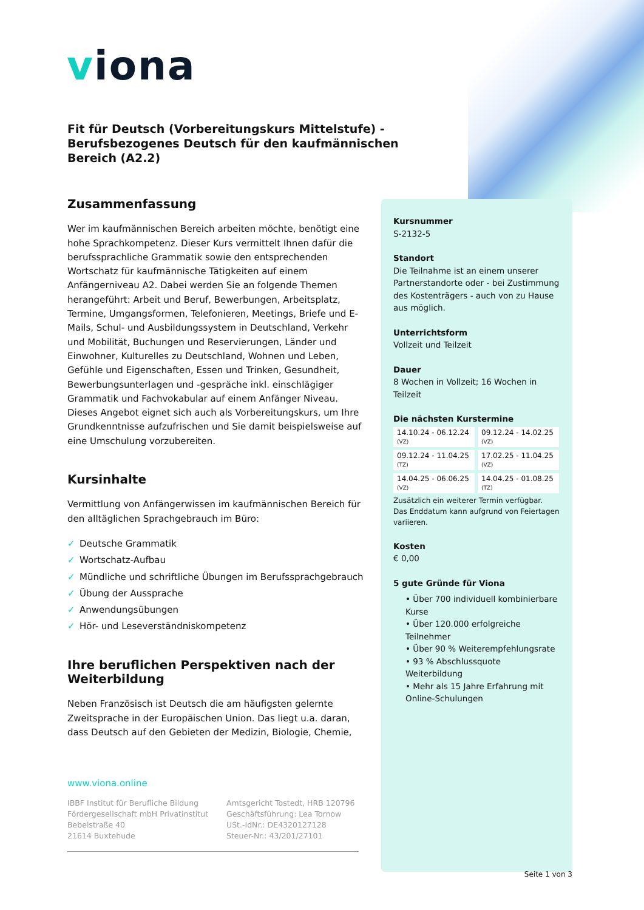viona
Fit für Deutsch (Vorbereitungskurs Mittelstufe) - Berufsbezogenes Deutsch für den kaufmännischen Bereich (A2.2)
Zusammenfassung
Wer im kaufmännischen Bereich arbeiten möchte, benötigt eine hohe Sprachkompetenz. Dieser Kurs vermittelt Ihnen dafür die berufssprachliche Grammatik sowie den entsprechenden Wortschatz für kaufmännische Tätigkeiten auf einem Anfängerniveau A2. Dabei werden Sie an folgende Themen herangeführt: Arbeit und Beruf, Bewerbungen, Arbeitsplatz, Termine, Umgangsformen, Telefonieren, Meetings, Briefe und E-Mails, Schul- und Ausbildungssystem in Deutschland, Verkehr und Mobilität, Buchungen und Reservierungen, Länder und Einwohner, Kulturelles zu Deutschland, Wohnen und Leben, Gefühle und Eigenschaften, Essen und Trinken, Gesundheit, Bewerbungsunterlagen und -gespräche inkl. einschlägiger Grammatik und Fachvokabular auf einem Anfänger Niveau. Dieses Angebot eignet sich auch als Vorbereitungskurs, um Ihre Grundkenntnisse aufzufrischen und Sie damit beispielsweise auf eine Umschulung vorzubereiten.
Kursinhalte
Vermittlung von Anfängerwissen im kaufmännischen Bereich für den alltäglichen Sprachgebrauch im Büro:
✓ Deutsche Grammatik
✓ Wortschatz-Aufbau
✓ Mündliche und schriftliche Übungen im Berufssprachgebrauch
✓ Übung der Aussprache
✓ Anwendungsübungen
✓ Hör- und Leseverständniskompetenz
Ihre beruflichen Perspektiven nach der Weiterbildung
Neben Französisch ist Deutsch die am häufigsten gelernte Zweitsprache in der Europäischen Union. Das liegt u.a. daran, dass Deutsch auf den Gebieten der Medizin, Biologie, Chemie,
Kursnummer
S-2132-5
Standort
Die Teilnahme ist an einem unserer Partnerstandorte oder - bei Zustimmung des Kostenträgers - auch von zu Hause aus möglich.
Unterrichtsform
Vollzeit und Teilzeit
Dauer
8 Wochen in Vollzeit; 16 Wochen in Teilzeit
Die nächsten Kurstermine
| 14.10.24 - 06.12.24 (VZ) | 09.12.24 - 14.02.25 (VZ) |
| 09.12.24 - 11.04.25 (TZ) | 17.02.25 - 11.04.25 (VZ) |
| 14.04.25 - 06.06.25 (VZ) | 14.04.25 - 01.08.25 (TZ) |
Zusätzlich ein weiterer Termin verfügbar.
Das Enddatum kann aufgrund von Feiertagen variieren.
Kosten
€ 0,00
5 gute Gründe für Viona
• Über 700 individuell kombinierbare Kurse
• Über 120.000 erfolgreiche Teilnehmer
• Über 90 % Weiterempfehlungsrate
• 93 % Abschlussquote Weiterbildung
• Mehr als 15 Jahre Erfahrung mit Online-Schulungen
www.viona.online
IBBF Institut für Berufliche Bildung
Fördergesellschaft mbH Privatinstitut
Bebelstraße 40
21614 Buxtehude
Amtsgericht Tostedt, HRB 120796
Geschäftsführung: Lea Tornow
USt.-IdNr.: DE4320127128
Steuer-Nr.: 43/201/27101
Seite 1 von 3